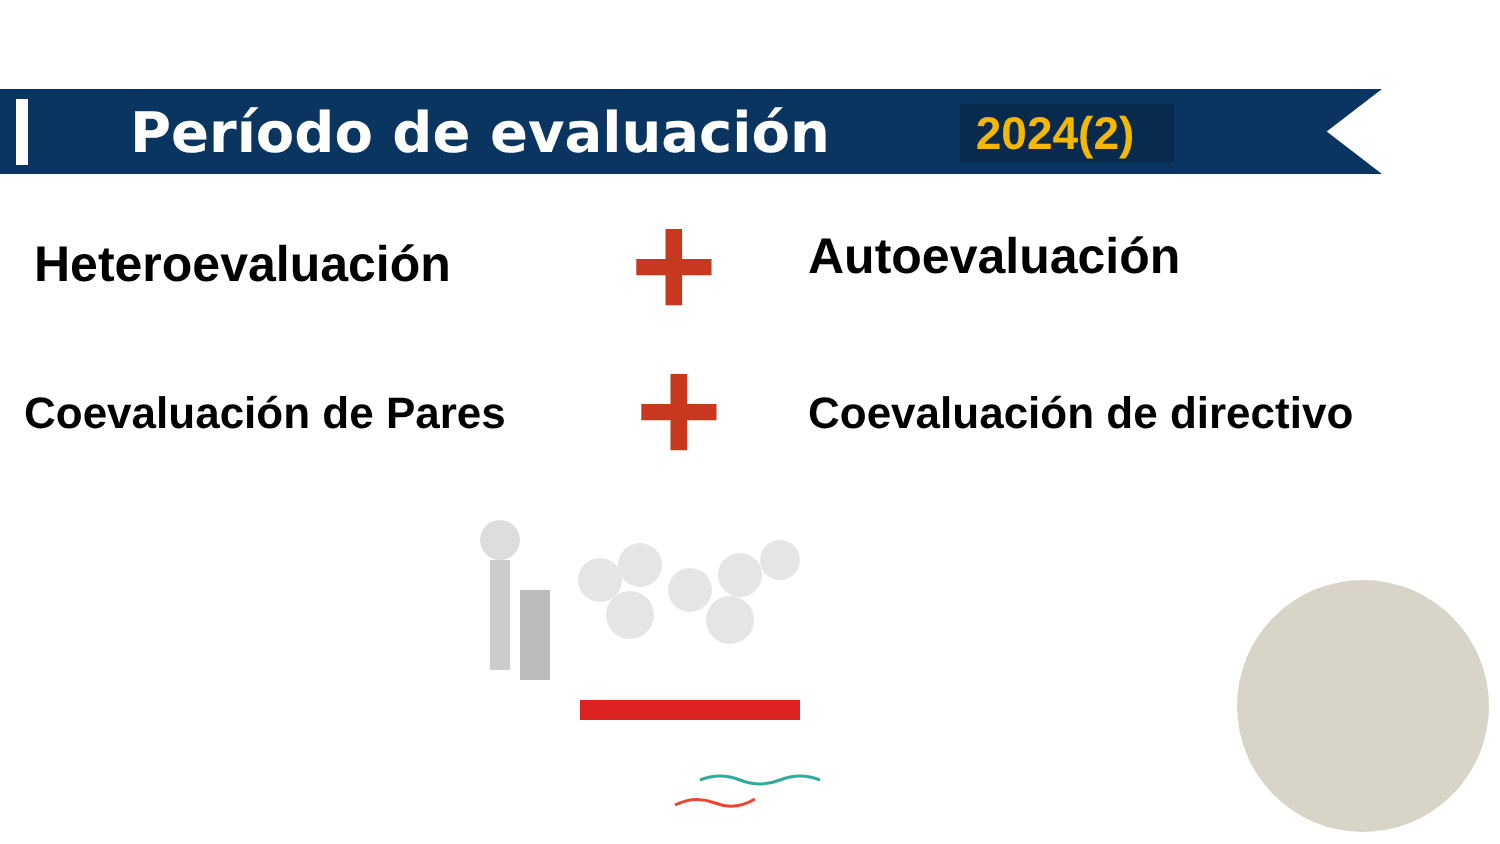Período de evaluación
2024(2)
Heteroevaluación Autoevaluación +
+
Coevaluación de Pares Coevaluación de directivo